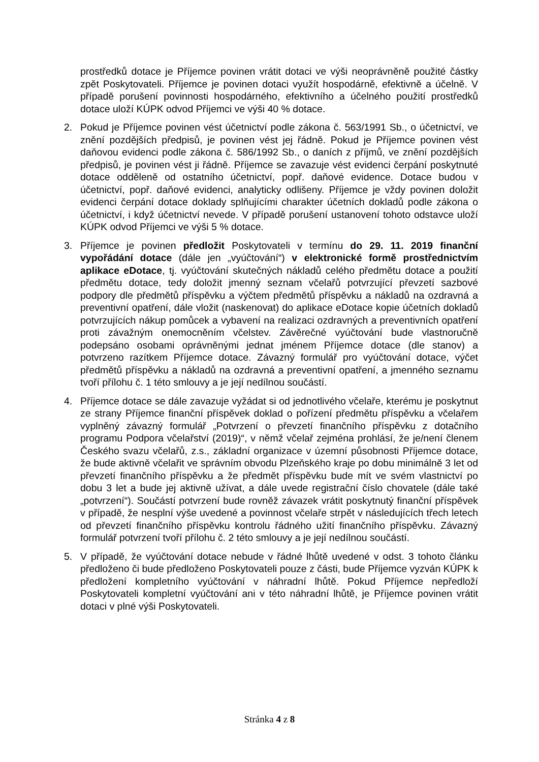prostředků dotace je Příjemce povinen vrátit dotaci ve výši neoprávněně použité částky zpět Poskytovateli. Příjemce je povinen dotaci využít hospodárně, efektivně a účelně. V případě porušení povinnosti hospodárného, efektivního a účelného použití prostředků dotace uloží KÚPK odvod Příjemci ve výši 40 % dotace.
2. Pokud je Příjemce povinen vést účetnictví podle zákona č. 563/1991 Sb., o účetnictví, ve znění pozdějších předpisů, je povinen vést jej řádně. Pokud je Příjemce povinen vést daňovou evidenci podle zákona č. 586/1992 Sb., o daních z příjmů, ve znění pozdějších předpisů, je povinen vést ji řádně. Příjemce se zavazuje vést evidenci čerpání poskytnuté dotace odděleně od ostatního účetnictví, popř. daňové evidence. Dotace budou v účetnictví, popř. daňové evidenci, analyticky odlišeny. Příjemce je vždy povinen doložit evidenci čerpání dotace doklady splňujícími charakter účetních dokladů podle zákona o účetnictví, i když účetnictví nevede. V případě porušení ustanovení tohoto odstavce uloží KÚPK odvod Příjemci ve výši 5 % dotace.
3. Příjemce je povinen předložit Poskytovateli v termínu do 29. 11. 2019 finanční vypořádání dotace (dále jen „vyúčtování“) v elektronické formě prostřednictvím aplikace eDotace, tj. vyúčtování skutečných nákladů celého předmětu dotace a použití předmětu dotace, tedy doložit jmenný seznam včelařů potvrzující převzetí sazbové podpory dle předmětů příspěvku a výčtem předmětů příspěvku a nákladů na ozdravná a preventivní opatření, dále vložit (naskenovat) do aplikace eDotace kopie účetních dokladů potvrzujících nákup pomůcek a vybavení na realizaci ozdravných a preventivních opatření proti závažným onemocněním včelstev. Závěrečné vyúčtování bude vlastnoručně podepsáno osobami oprávněnými jednat jménem Příjemce dotace (dle stanov) a potvrzeno razítkem Příjemce dotace. Závazný formulář pro vyúčtování dotace, výčet předmětů příspěvku a nákladů na ozdravná a preventivní opatření, a jmenného seznamu tvoří přílohu č. 1 této smlouvy a je její nedílnou součástí.
4. Příjemce dotace se dále zavazuje vyžádat si od jednotlivého včelaře, kterému je poskytnut ze strany Příjemce finanční příspěvek doklad o pořízení předmětu příspěvku a včelařem vyplněný závazný formulář „Potvrzení o převzetí finančního příspěvku z dotačního programu Podpora včelařství (2019)“, v němž včelař zejména prohlásí, že je/není členem Českého svazu včelařů, z.s., základní organizace v územní působnosti Příjemce dotace, že bude aktivně včelařit ve správním obvodu Plzeňského kraje po dobu minimálně 3 let od převzetí finančního příspěvku a že předmět příspěvku bude mít ve svém vlastnictví po dobu 3 let a bude jej aktivně užívat, a dále uvede registrační číslo chovatele (dále také „potvrzení“). Součástí potvrzení bude rovněž závazek vrátit poskytnutý finanční příspěvek v případě, že nesplní výše uvedené a povinnost včelaře strpět v následujících třech letech od převzetí finančního příspěvku kontrolu řádného užití finančního příspěvku. Závazný formulář potvrzení tvoří přílohu č. 2 této smlouvy a je její nedílnou součástí.
5. V případě, že vyúčtování dotace nebude v řádné lhůtě uvedené v odst. 3 tohoto článku předloženo či bude předloženo Poskytovateli pouze z části, bude Příjemce vyzván KÚPK k předložení kompletního vyúčtování v náhradní lhůtě. Pokud Příjemce nepředloží Poskytovateli kompletní vyúčtování ani v této náhradní lhůtě, je Příjemce povinen vrátit dotaci v plné výši Poskytovateli.
Stránka 4 z 8